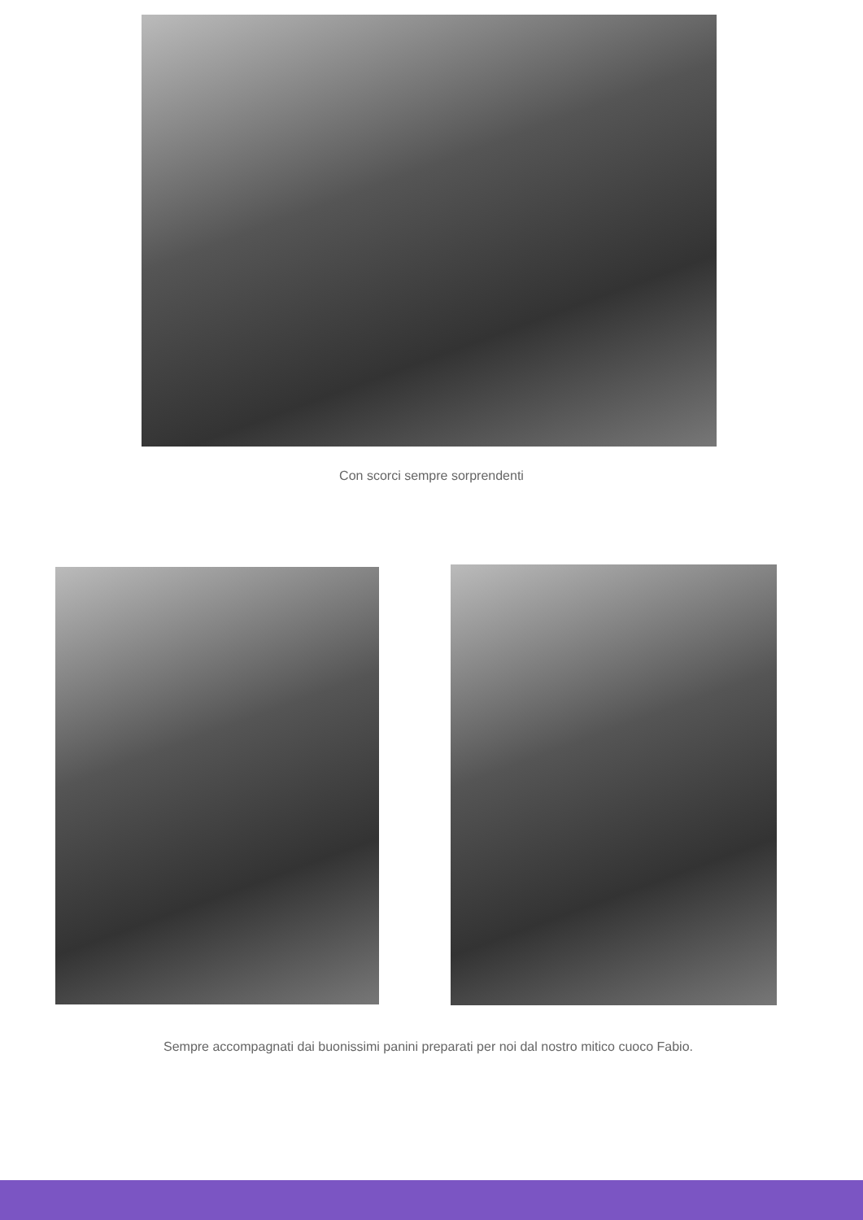Con scorci sempre sorprendenti
Sempre accompagnati dai buonissimi panini preparati per noi dal nostro mitico cuoco Fabio.